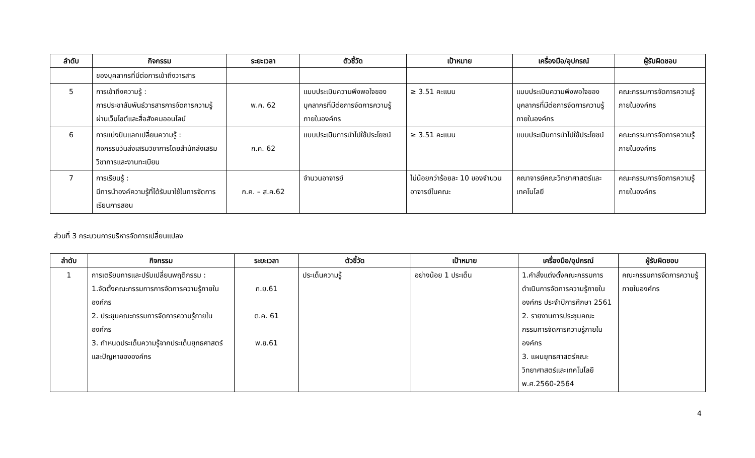| ลำดับ | กิจกรรม | ระยะเวลา | ตัวชี้วัด | เป้าหมาย | เครื่องมือ/อุปกรณ์ | ผู้รับผิดชอบ |
| --- | --- | --- | --- | --- | --- | --- |
| | ของบุคลากรที่มีต่อการเข้าถึงวารสาร | | | | | |
| 5 | การเข้าถึงความรู้ : การประชาสัมพันธ์วารสารการจัดการความรู้ผ่านเว็บไซต์และสื่อสังคมออนไลน์ | พ.ค. 62 | แบบประเมินความพึงพอใจของบุคลากรที่มีต่อการจัดการความรู้ภายในองค์กร | ≥ 3.51 คะแนน | แบบประเมินความพึงพอใจของบุคลากรที่มีต่อการจัดการความรู้ภายในองค์กร | คณะกรรมการจัดการความรู้ภายในองค์กร |
| 6 | การแบ่งปันแลกเปลี่ยนความรู้ : กิจกรรมวันส่งเสริมวิชาการโดยสำนักส่งเสริมวิชาการและงานทะเบียน | ก.ค. 62 | แบบประเมินการนำไปใช้ประโยชน์ | ≥ 3.51 คะแนน | แบบประเมินการนำไปใช้ประโยชน์ | คณะกรรมการจัดการความรู้ภายในองค์กร |
| 7 | การเรียนรู้ : มีการนำองค์ความรู้ที่ได้รับมาใช้ในการจัดการเรียนการสอน | ก.ค. – ส.ค.62 | จำนวนอาจารย์ | ไม่น้อยกว่าร้อยละ 10 ของจำนวนอาจารย์ในคณะ | คณาจารย์คณะวิทยาศาสตร์และเทคโนโลยี | คณะกรรมการจัดการความรู้ภายในองค์กร |
ส่วนที่ 3 กระบวนการบริหารจัดการเปลี่ยนแปลง
| ลำดับ | กิจกรรม | ระยะเวลา | ตัวชี้วัด | เป้าหมาย | เครื่องมือ/อุปกรณ์ | ผู้รับผิดชอบ |
| --- | --- | --- | --- | --- | --- | --- |
| 1 | การเตรียมการและปรับเปลี่ยนพฤติกรรม : 1.จัดตั้งคณะกรรมการการจัดการความรู้ภายในองค์กร 2. ประชุมคณะกรรมการจัดการความรู้ภายในองค์กร 3. กำหนดประเด็นความรู้จากประเด็นยุทธศาสตร์และปัญหาขององค์กร | ก.ย.61 ต.ค. 61 พ.ย.61 | ประเด็นความรู้ | อย่างน้อย 1 ประเด็น | 1.คำสั่งแต่งตั้งคณะกรรมการดำเนินการจัดการความรู้ภายในองค์กร ประจำปีการศึกษา 2561 2. รายงานการประชุมคณะกรรมการจัดการความรู้ภายในองค์กร 3. แผนยุทธศาสตร์คณะวิทยาศาสตร์และเทคโนโลยี พ.ศ.2560-2564 | คณะกรรมการจัดการความรู้ภายในองค์กร |
4